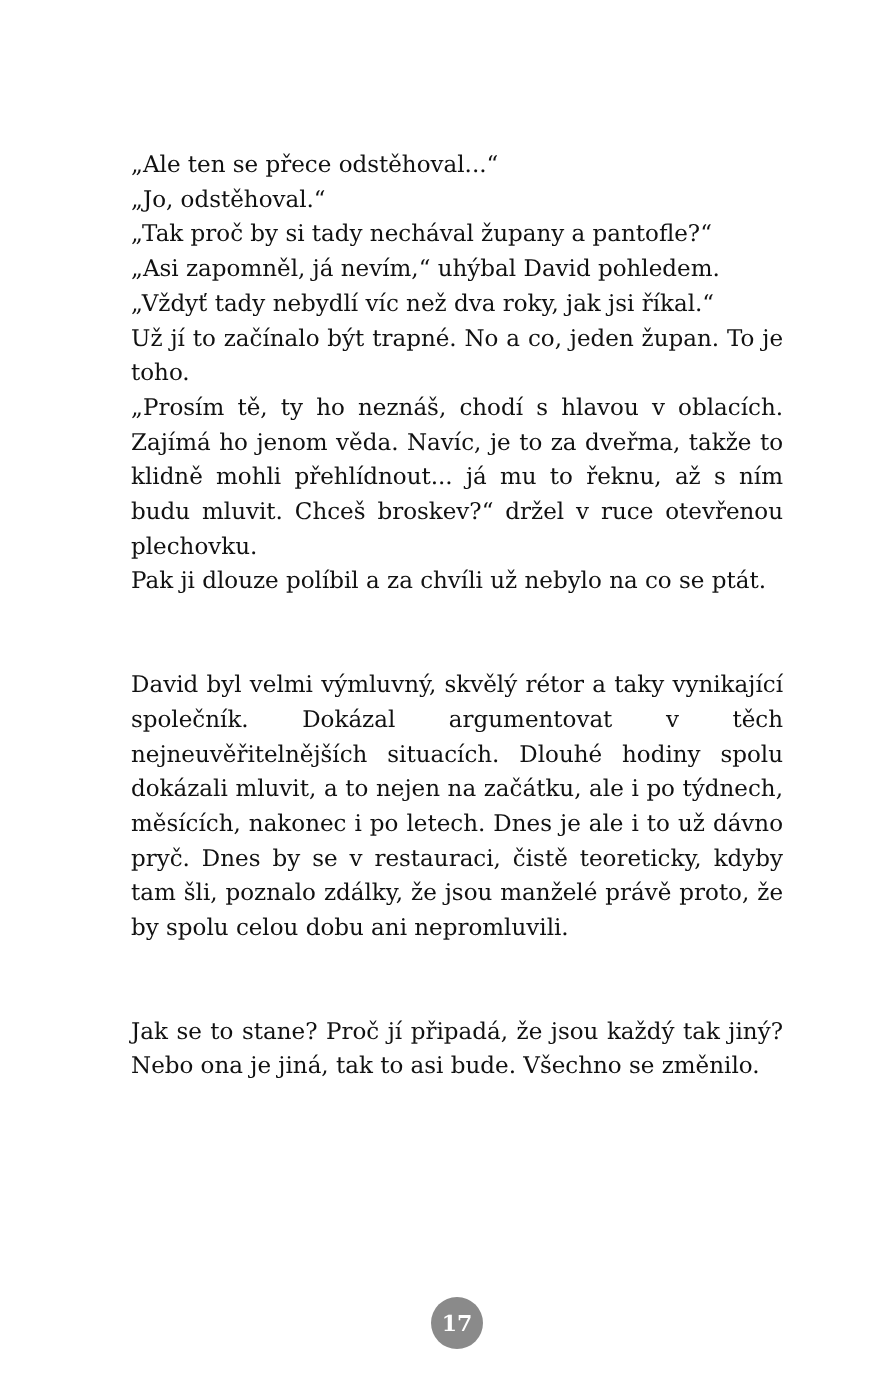„Ale ten se přece odstěhoval...“
„Jo, odstěhoval.“
„Tak proč by si tady nechával župany a pantofle?“
„Asi zapomněl, já nevím,“ uhýbal David pohledem.
„Vždyť tady nebydlí víc než dva roky, jak jsi říkal.“
Už jí to začínalo být trapné. No a co, jeden župan. To je toho.
„Prosím tě, ty ho neznáš, chodí s hlavou v oblacích. Zajímá ho jenom věda. Navíc, je to za dveřma, takže to klidně mohli přehlídnout... já mu to řeknu, až s ním budu mluvit. Chceš broskev?“ držel v ruce otevřenou plechovku.
Pak ji dlouze políbil a za chvíli už nebylo na co se ptát.
David byl velmi výmluvný, skvělý rétor a taky vynikající společník. Dokázal argumentovat v těch nejneuvěřitelnějších situacích. Dlouhé hodiny spolu dokázali mluvit, a to nejen na začátku, ale i po týdnech, měsících, nakonec i po letech. Dnes je ale i to už dávno pryč. Dnes by se v restauraci, čistě teoreticky, kdyby tam šli, poznalo zdálky, že jsou manželé právě proto, že by spolu celou dobu ani nepromluvili.
Jak se to stane? Proč jí připadá, že jsou každý tak jiný? Nebo ona je jiná, tak to asi bude. Všechno se změnilo.
17